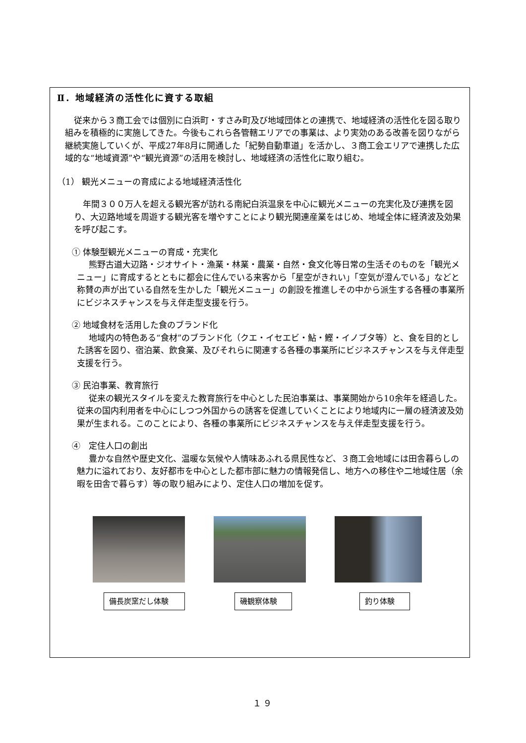Ⅱ．地域経済の活性化に資する取組
従来から３商工会では個別に白浜町・すさみ町及び地域団体との連携で、地域経済の活性化を図る取り組みを積極的に実施してきた。今後もこれら各管轄エリアでの事業は、より実効のある改善を図りながら継続実施していくが、平成27年8月に開通した「紀勢自動車道」を活かし、３商工会エリアで連携した広域的な“地域資源”や“観光資源”の活用を検討し、地域経済の活性化に取り組む。
（1） 観光メニューの育成による地域経済活性化
年間３００万人を超える観光客が訪れる南紀白浜温泉を中心に観光メニューの充実化及び連携を図り、大辺路地域を周遊する観光客を増やすことにより観光関連産業をはじめ、地域全体に経済波及効果を呼び起こす。
① 体験型観光メニューの育成・充実化
熊野古道大辺路・ジオサイト・漁業・林業・農業・自然・食文化等日常の生活そのものを「観光メニュー」に育成するとともに都会に住んでいる来客から「星空がきれい」「空気が澄んでいる」などと称賛の声が出ている自然を生かした「観光メニュー」の創設を推進しその中から派生する各種の事業所にビジネスチャンスを与え伴走型支援を行う。
② 地域食材を活用した食のブランド化
地域内の特色ある“食材”のブランド化（クエ・イセエビ・鮎・鰹・イノブタ等）と、食を目的とした誘客を図り、宿泊業、飲食業、及びそれらに関連する各種の事業所にビジネスチャンスを与え伴走型支援を行う。
③ 民泊事業、教育旅行
従来の観光スタイルを変えた教育旅行を中心とした民泊事業は、事業開始から10余年を経過した。従来の国内利用者を中心にしつつ外国からの誘客を促進していくことにより地域内に一層の経済波及効果が生まれる。このことにより、各種の事業所にビジネスチャンスを与え伴走型支援を行う。
④　定住人口の創出
豊かな自然や歴史文化、温暖な気候や人情味あふれる県民性など、３商工会地域には田舎暮らしの魅力に溢れており、友好都市を中心とした都市部に魅力の情報発信し、地方への移住や二地域住居（余暇を田舎で暮らす）等の取り組みにより、定住人口の増加を促す。
備長炭窯だし体験 磯観察体験 釣り体験
１９